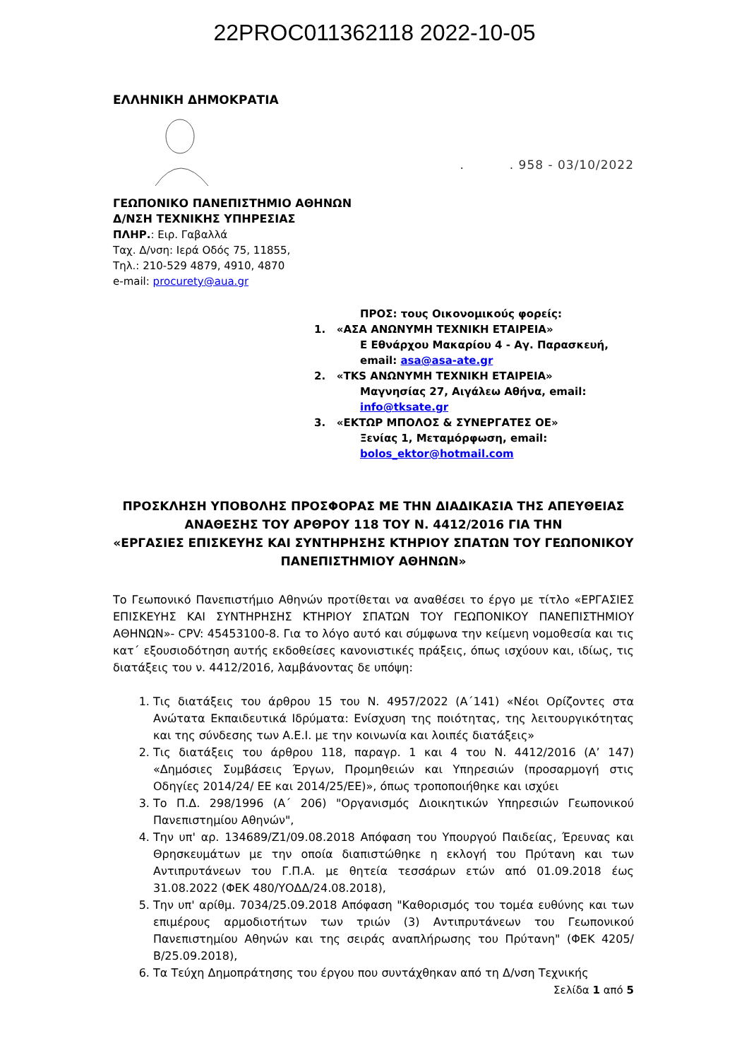22PROC011362118 2022-10-05
ΕΛΛΗΝΙΚΗ ΔΗΜΟΚΡΑΤΙΑ
. . 958 - 03/10/2022
ΓΕΩΠΟΝΙΚΟ ΠΑΝΕΠΙΣΤΗΜΙΟ ΑΘΗΝΩΝ
Δ/ΝΣΗ ΤΕΧΝΙΚΗΣ ΥΠΗΡΕΣΙΑΣ
ΠΛΗΡ.: Ειρ. Γαβαλλά
Ταχ. Δ/νση: Ιερά Οδός 75, 11855,
Τηλ.: 210-529 4879, 4910, 4870
e-mail: procurety@aua.gr
ΠΡΟΣ: τους Οικονομικούς φορείς:
1. «ΑΣΑ ΑΝΩΝΥΜΗ ΤΕΧΝΙΚΗ ΕΤΑΙΡΕΙΑ»
Ε Εθνάρχου Μακαρίου 4 - Αγ. Παρασκευή,
email: asa@asa-ate.gr
2. «TKS ΑΝΩΝΥΜΗ ΤΕΧΝΙΚΗ ΕΤΑΙΡΕΙΑ»
Μαγνησίας 27, Αιγάλεω Αθήνα, email:
info@tksate.gr
3. «ΕΚΤΩΡ ΜΠΟΛΟΣ & ΣΥΝΕΡΓΑΤΕΣ ΟΕ»
Ξενίας 1, Μεταμόρφωση, email:
bolos_ektor@hotmail.com
ΠΡΟΣΚΛΗΣΗ ΥΠΟΒΟΛΗΣ ΠΡΟΣΦΟΡΑΣ ΜΕ ΤΗΝ ΔΙΑΔΙΚΑΣΙΑ ΤΗΣ ΑΠΕΥΘΕΙΑΣ ΑΝΑΘΕΣΗΣ ΤΟΥ ΑΡΘΡΟΥ 118 ΤΟΥ Ν. 4412/2016 ΓΙΑ ΤΗΝ
«ΕΡΓΑΣΙΕΣ ΕΠΙΣΚΕΥΗΣ ΚΑΙ ΣΥΝΤΗΡΗΣΗΣ ΚΤΗΡΙΟΥ ΣΠΑΤΩΝ ΤΟΥ ΓΕΩΠΟΝΙΚΟΥ ΠΑΝΕΠΙΣΤΗΜΙΟΥ ΑΘΗΝΩΝ»
Το Γεωπονικό Πανεπιστήμιο Αθηνών προτίθεται να αναθέσει το έργο με τίτλο «ΕΡΓΑΣΙΕΣ ΕΠΙΣΚΕΥΗΣ ΚΑΙ ΣΥΝΤΗΡΗΣΗΣ ΚΤΗΡΙΟΥ ΣΠΑΤΩΝ ΤΟΥ ΓΕΩΠΟΝΙΚΟΥ ΠΑΝΕΠΙΣΤΗΜΙΟΥ ΑΘΗΝΩΝ»- CPV: 45453100-8. Για το λόγο αυτό και σύμφωνα την κείμενη νομοθεσία και τις κατ΄ εξουσιοδότηση αυτής εκδοθείσες κανονιστικές πράξεις, όπως ισχύουν και, ιδίως, τις διατάξεις του ν. 4412/2016, λαμβάνοντας δε υπόψη:
1. Τις διατάξεις του άρθρου 15 του Ν. 4957/2022 (Α΄141) «Νέοι Ορίζοντες στα Ανώτατα Εκπαιδευτικά Ιδρύματα: Ενίσχυση της ποιότητας, της λειτουργικότητας και της σύνδεσης των Α.Ε.Ι. με την κοινωνία και λοιπές διατάξεις»
2. Τις διατάξεις του άρθρου 118, παραγρ. 1 και 4 του Ν. 4412/2016 (Α’ 147) «Δημόσιες Συμβάσεις Έργων, Προμηθειών και Υπηρεσιών (προσαρμογή στις Οδηγίες 2014/24/ ΕΕ και 2014/25/ΕΕ)», όπως τροποποιήθηκε και ισχύει
3. Το Π.Δ. 298/1996 (Α΄ 206) "Οργανισμός Διοικητικών Υπηρεσιών Γεωπονικού Πανεπιστημίου Αθηνών",
4. Την υπ' αρ. 134689/Ζ1/09.08.2018 Απόφαση του Υπουργού Παιδείας, Έρευνας και Θρησκευμάτων με την οποία διαπιστώθηκε η εκλογή του Πρύτανη και των Αντιπρυτάνεων του Γ.Π.Α. με θητεία τεσσάρων ετών από 01.09.2018 έως 31.08.2022 (ΦΕΚ 480/ΥΟΔΔ/24.08.2018),
5. Την υπ' αρίθμ. 7034/25.09.2018 Απόφαση "Καθορισμός του τομέα ευθύνης και των επιμέρους αρμοδιοτήτων των τριών (3) Αντιπρυτάνεων του Γεωπονικού Πανεπιστημίου Αθηνών και της σειράς αναπλήρωσης του Πρύτανη" (ΦΕΚ 4205/Β/25.09.2018),
6. Τα Τεύχη Δημοπράτησης του έργου που συντάχθηκαν από τη Δ/νση Τεχνικής
Σελίδα 1 από 5